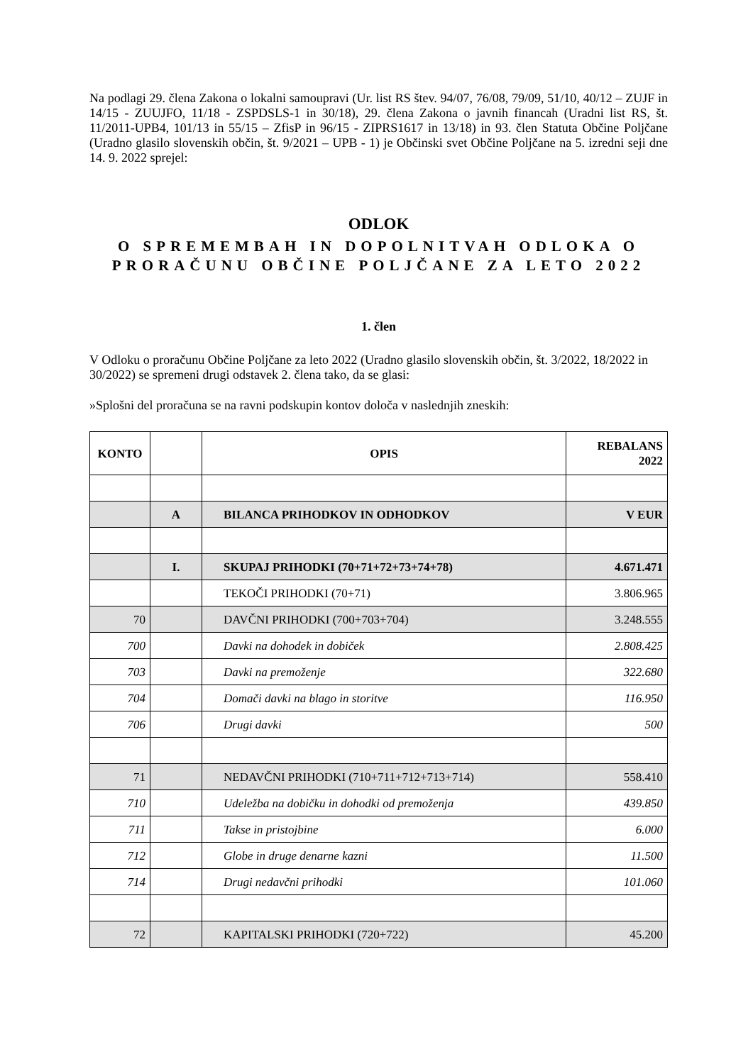Na podlagi 29. člena Zakona o lokalni samoupravi (Ur. list RS štev. 94/07, 76/08, 79/09, 51/10, 40/12 – ZUJF in 14/15 - ZUUJFO, 11/18 - ZSPDSLS-1 in 30/18), 29. člena Zakona o javnih financah (Uradni list RS, št. 11/2011-UPB4, 101/13 in 55/15 – ZfisP in 96/15 - ZIPRS1617 in 13/18) in 93. člen Statuta Občine Poljčane (Uradno glasilo slovenskih občin, št. 9/2021 – UPB - 1) je Občinski svet Občine Poljčane na 5. izredni seji dne 14. 9. 2022 sprejel:
ODLOK
O SPREMEMBAH IN DOPOLNITVAH ODLOKA O PRORAČUNU OBČINE POLJČANE ZA LETO 2022
1. člen
V Odloku o proračunu Občine Poljčane za leto 2022 (Uradno glasilo slovenskih občin, št. 3/2022, 18/2022 in 30/2022) se spremeni drugi odstavek 2. člena tako, da se glasi:
»Splošni del proračuna se na ravni podskupin kontov določa v naslednjih zneskih:
| KONTO | | OPIS | REBALANS 2022 |
| --- | --- | --- | --- |
| | A | BILANCA PRIHODKOV IN ODHODKOV | V EUR |
| | I. | SKUPAJ PRIHODKI (70+71+72+73+74+78) | 4.671.471 |
| | | TEKOČI PRIHODKI (70+71) | 3.806.965 |
| 70 | | DAVČNI PRIHODKI (700+703+704) | 3.248.555 |
| 700 | | Davki na dohodek in dobiček | 2.808.425 |
| 703 | | Davki na premoženje | 322.680 |
| 704 | | Domači davki na blago in storitve | 116.950 |
| 706 | | Drugi davki | 500 |
| 71 | | NEDAVČNI PRIHODKI (710+711+712+713+714) | 558.410 |
| 710 | | Udeležba na dobičku in dohodki od premoženja | 439.850 |
| 711 | | Takse in pristojbine | 6.000 |
| 712 | | Globe in druge denarne kazni | 11.500 |
| 714 | | Drugi nedavčni prihodki | 101.060 |
| 72 | | KAPITALSKI PRIHODKI (720+722) | 45.200 |